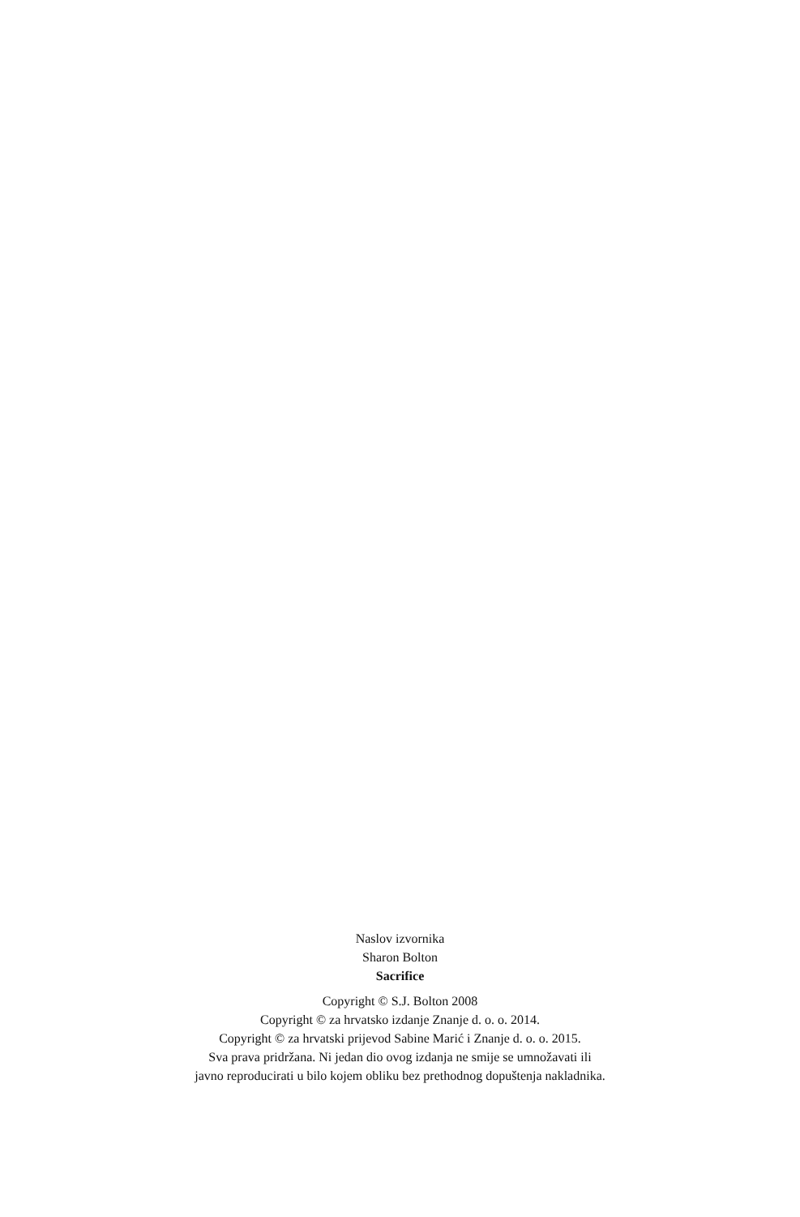Naslov izvornika
Sharon Bolton
Sacrifice
Copyright © S.J. Bolton 2008
Copyright © za hrvatsko izdanje Znanje d. o. o. 2014.
Copyright © za hrvatski prijevod Sabine Marić i Znanje d. o. o. 2015.
Sva prava pridržana. Ni jedan dio ovog izdanja ne smije se umnožavati ili
javno reproducirati u bilo kojem obliku bez prethodnog dopuštenja nakladnika.